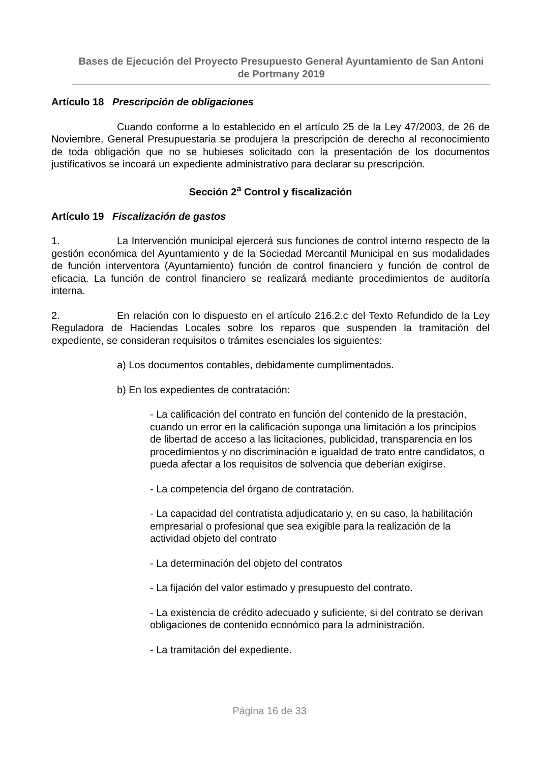Bases de Ejecución del Proyecto Presupuesto General Ayuntamiento de San Antoni de Portmany 2019
Artículo 18 Prescripción de obligaciones
Cuando conforme a lo establecido en el artículo 25 de la Ley 47/2003, de 26 de Noviembre, General Presupuestaria se produjera la prescripción de derecho al reconocimiento de toda obligación que no se hubieses solicitado con la presentación de los documentos justificativos se incoará un expediente administrativo para declarar su prescripción.
Sección 2<sup>a</sup> Control y fiscalización
Artículo 19 Fiscalización de gastos
1. La Intervención municipal ejercerá sus funciones de control interno respecto de la gestión económica del Ayuntamiento y de la Sociedad Mercantil Municipal en sus modalidades de función interventora (Ayuntamiento) función de control financiero y función de control de eficacia. La función de control financiero se realizará mediante procedimientos de auditoría interna.
2. En relación con lo dispuesto en el artículo 216.2.c del Texto Refundido de la Ley Reguladora de Haciendas Locales sobre los reparos que suspenden la tramitación del expediente, se consideran requisitos o trámites esenciales los siguientes:
a) Los documentos contables, debidamente cumplimentados.
b) En los expedientes de contratación:
- La calificación del contrato en función del contenido de la prestación, cuando un error en la calificación suponga una limitación a los principios de libertad de acceso a las licitaciones, publicidad, transparencia en los procedimientos y no discriminación e igualdad de trato entre candidatos, o pueda afectar a los requisitos de solvencia que deberían exigirse.
- La competencia del órgano de contratación.
- La capacidad del contratista adjudicatario y, en su caso, la habilitación empresarial o profesional que sea exigible para la realización de la actividad objeto del contrato
- La determinación del objeto del contratos
- La fijación del valor estimado y presupuesto del contrato.
- La existencia de crédito adecuado y suficiente, si del contrato se derivan obligaciones de contenido económico para la administración.
- La tramitación del expediente.
Página 16 de 33